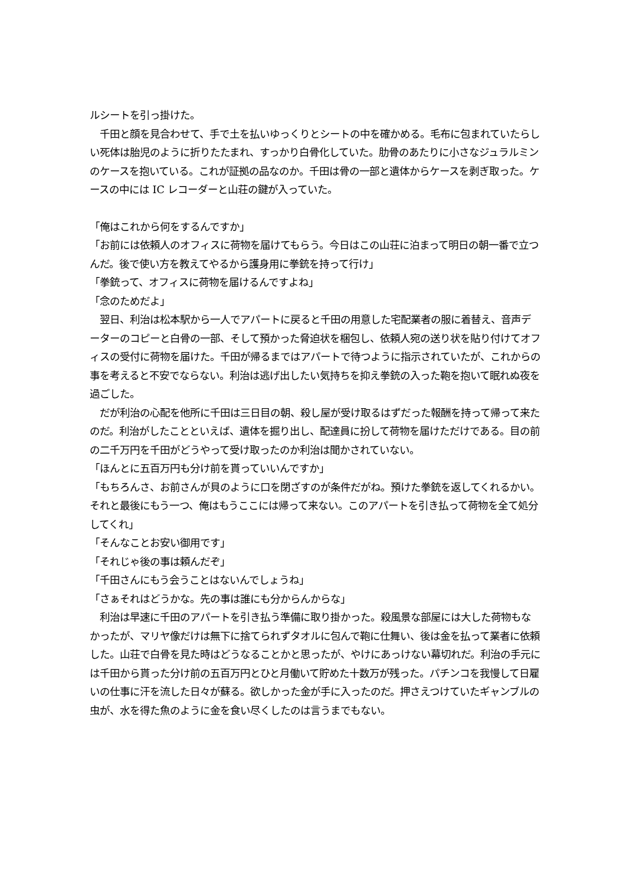ルシートを引っ掛けた。
　千田と顔を見合わせて、手で土を払いゆっくりとシートの中を確かめる。毛布に包まれていたらしい死体は胎児のように折りたたまれ、すっかり白骨化していた。肋骨のあたりに小さなジュラルミンのケースを抱いている。これが証拠の品なのか。千田は骨の一部と遺体からケースを剥ぎ取った。ケースの中には IC レコーダーと山荘の鍵が入っていた。
「俺はこれから何をするんですか」
「お前には依頼人のオフィスに荷物を届けてもらう。今日はこの山荘に泊まって明日の朝一番で立つんだ。後で使い方を教えてやるから護身用に拳銃を持って行け」
「拳銃って、オフィスに荷物を届けるんですよね」
「念のためだよ」
　翌日、利治は松本駅から一人でアパートに戻ると千田の用意した宅配業者の服に着替え、音声データーのコピーと白骨の一部、そして預かった脅迫状を梱包し、依頼人宛の送り状を貼り付けてオフィスの受付に荷物を届けた。千田が帰るまではアパートで待つように指示されていたが、これからの事を考えると不安でならない。利治は逃げ出したい気持ちを抑え拳銃の入った鞄を抱いて眠れぬ夜を過ごした。
　だが利治の心配を他所に千田は三日目の朝、殺し屋が受け取るはずだった報酬を持って帰って来たのだ。利治がしたことといえば、遺体を掘り出し、配達員に扮して荷物を届けただけである。目の前の二千万円を千田がどうやって受け取ったのか利治は聞かされていない。
「ほんとに五百万円も分け前を貰っていいんですか」
「もちろんさ、お前さんが貝のように口を閉ざすのが条件だがね。預けた拳銃を返してくれるかい。それと最後にもう一つ、俺はもうここには帰って来ない。このアパートを引き払って荷物を全て処分してくれ」
「そんなことお安い御用です」
「それじゃ後の事は頼んだぞ」
「千田さんにもう会うことはないんでしょうね」
「さぁそれはどうかな。先の事は誰にも分からんからな」
　利治は早速に千田のアパートを引き払う準備に取り掛かった。殺風景な部屋には大した荷物もなかったが、マリヤ像だけは無下に捨てられずタオルに包んで鞄に仕舞い、後は金を払って業者に依頼した。山荘で白骨を見た時はどうなることかと思ったが、やけにあっけない幕切れだ。利治の手元には千田から貰った分け前の五百万円とひと月働いて貯めた十数万が残った。パチンコを我慢して日雇いの仕事に汗を流した日々が蘇る。欲しかった金が手に入ったのだ。押さえつけていたギャンブルの虫が、水を得た魚のように金を食い尽くしたのは言うまでもない。